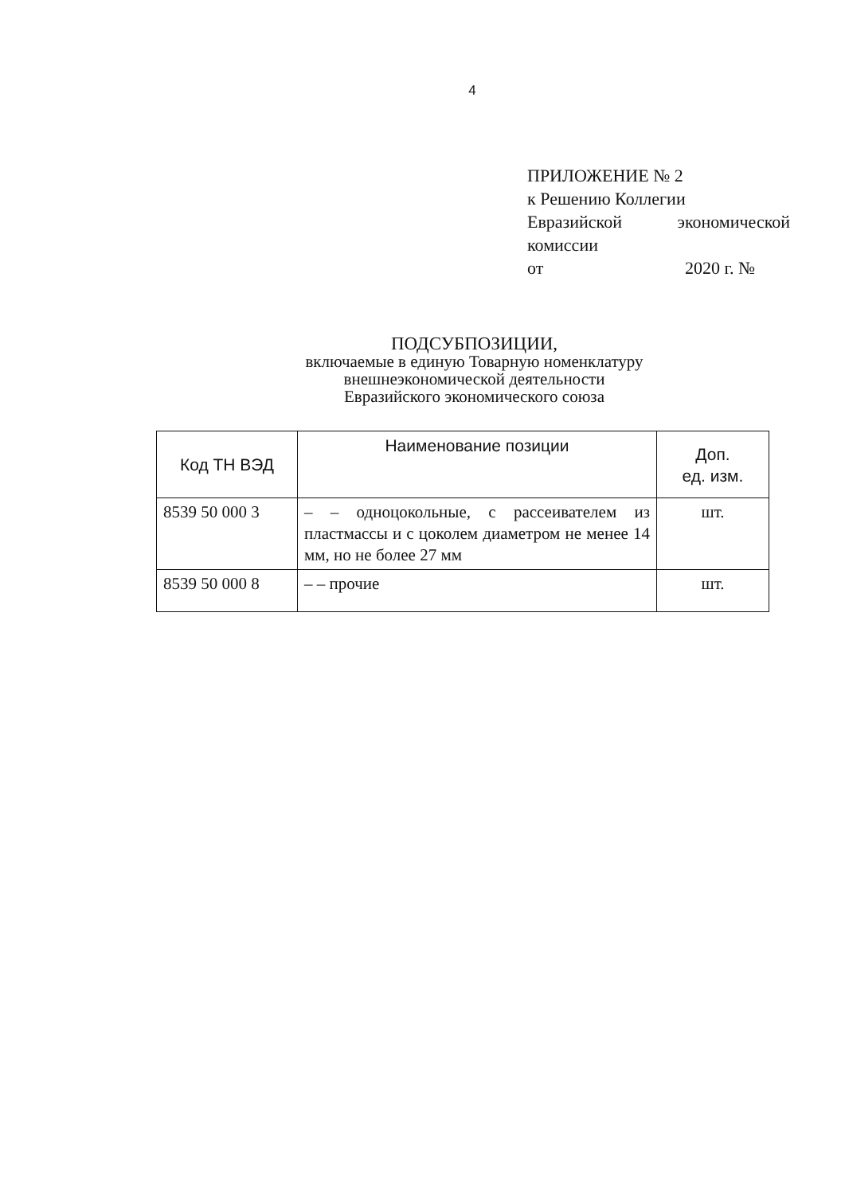4
ПРИЛОЖЕНИЕ № 2
к Решению Коллегии
Евразийской экономической
комиссии
от 2020 г. №
ПОДСУБПОЗИЦИИ,
включаемые в единую Товарную номенклатуру
внешнеэкономической деятельности
Евразийского экономического союза
| Код ТН ВЭД | Наименование позиции | Доп. ед. изм. |
| --- | --- | --- |
| 8539 50 000 3 | – – одноцокольные, с рассеивателем из пластмассы и с цоколем диаметром не менее 14 мм, но не более 27 мм | шт. |
| 8539 50 000 8 | – – прочие | шт. |